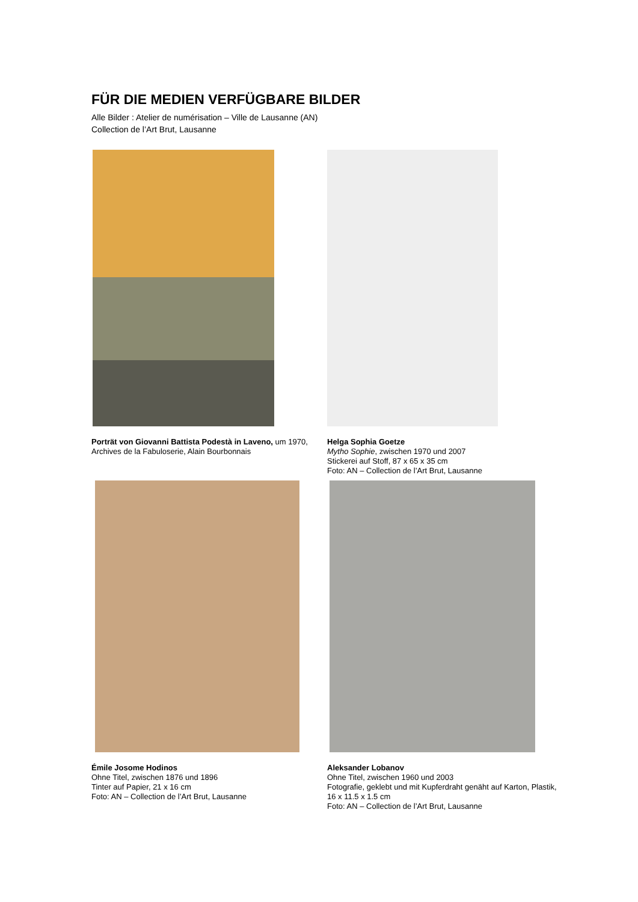FÜR DIE MEDIEN VERFÜGBARE BILDER
Alle Bilder : Atelier de numérisation – Ville de Lausanne (AN)
Collection de l’Art Brut, Lausanne
Porträt von Giovanni Battista Podestà in Laveno, um 1970, Archives de la Fabuloserie, Alain Bourbonnais
Helga Sophia Goetze
Mytho Sophie, zwischen 1970 und 2007
Stickerei auf Stoff, 87 x 65 x 35 cm
Foto: AN – Collection de l’Art Brut, Lausanne
Émile Josome Hodinos
Ohne Titel, zwischen 1876 und 1896
Tinter auf Papier, 21 x 16 cm
Foto: AN – Collection de l’Art Brut, Lausanne
Aleksander Lobanov
Ohne Titel, zwischen 1960 und 2003
Fotografie, geklebt und mit Kupferdraht genäht auf Karton, Plastik, 16 x 11.5 x 1.5 cm
Foto: AN – Collection de l’Art Brut, Lausanne